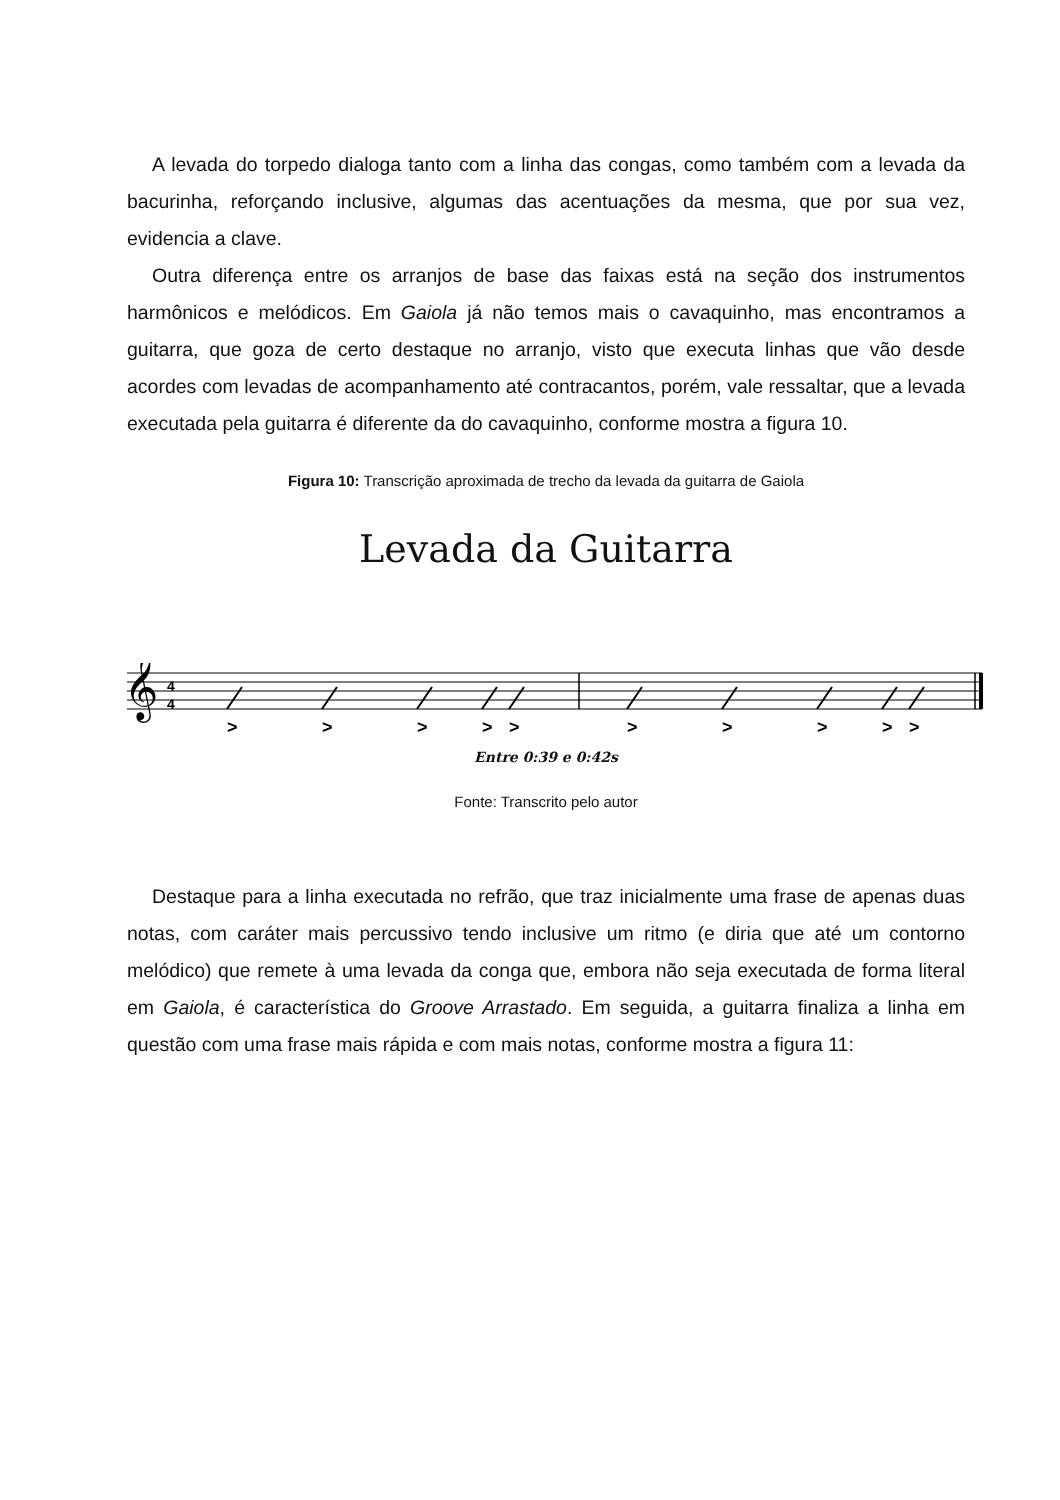A levada do torpedo dialoga tanto com a linha das congas, como também com a levada da bacurinha, reforçando inclusive, algumas das acentuações da mesma, que por sua vez, evidencia a clave.
Outra diferença entre os arranjos de base das faixas está na seção dos instrumentos harmônicos e melódicos. Em Gaiola já não temos mais o cavaquinho, mas encontramos a guitarra, que goza de certo destaque no arranjo, visto que executa linhas que vão desde acordes com levadas de acompanhamento até contracantos, porém, vale ressaltar, que a levada executada pela guitarra é diferente da do cavaquinho, conforme mostra a figura 10.
Figura 10: Transcrição aproximada de trecho da levada da guitarra de Gaiola
Levada da Guitarra
𝄞
4
4
>
>
>
>
>
>
>
>
>
>
Entre 0:39 e 0:42s
Fonte: Transcrito pelo autor
Destaque para a linha executada no refrão, que traz inicialmente uma frase de apenas duas notas, com caráter mais percussivo tendo inclusive um ritmo (e diria que até um contorno melódico) que remete à uma levada da conga que, embora não seja executada de forma literal em Gaiola, é característica do Groove Arrastado. Em seguida, a guitarra finaliza a linha em questão com uma frase mais rápida e com mais notas, conforme mostra a figura 11: